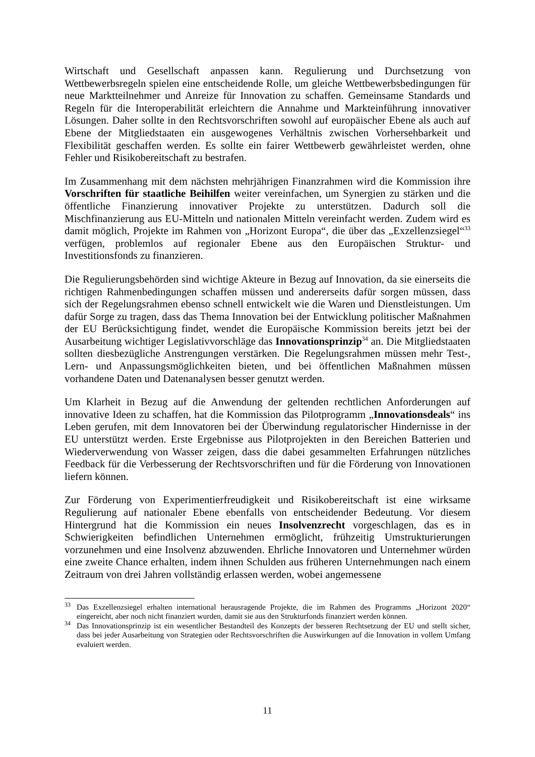Wirtschaft und Gesellschaft anpassen kann. Regulierung und Durchsetzung von Wettbewerbsregeln spielen eine entscheidende Rolle, um gleiche Wettbewerbsbedingungen für neue Marktteilnehmer und Anreize für Innovation zu schaffen. Gemeinsame Standards und Regeln für die Interoperabilität erleichtern die Annahme und Markteinführung innovativer Lösungen. Daher sollte in den Rechtsvorschriften sowohl auf europäischer Ebene als auch auf Ebene der Mitgliedstaaten ein ausgewogenes Verhältnis zwischen Vorhersehbarkeit und Flexibilität geschaffen werden. Es sollte ein fairer Wettbewerb gewährleistet werden, ohne Fehler und Risikobereitschaft zu bestrafen.
Im Zusammenhang mit dem nächsten mehrjährigen Finanzrahmen wird die Kommission ihre Vorschriften für staatliche Beihilfen weiter vereinfachen, um Synergien zu stärken und die öffentliche Finanzierung innovativer Projekte zu unterstützen. Dadurch soll die Mischfinanzierung aus EU-Mitteln und nationalen Mitteln vereinfacht werden. Zudem wird es damit möglich, Projekte im Rahmen von „Horizont Europa“, die über das „Exzellenzsiegel“<sup>33</sup> verfügen, problemlos auf regionaler Ebene aus den Europäischen Struktur- und Investitionsfonds zu finanzieren.
Die Regulierungsbehörden sind wichtige Akteure in Bezug auf Innovation, da sie einerseits die richtigen Rahmenbedingungen schaffen müssen und andererseits dafür sorgen müssen, dass sich der Regelungsrahmen ebenso schnell entwickelt wie die Waren und Dienstleistungen. Um dafür Sorge zu tragen, dass das Thema Innovation bei der Entwicklung politischer Maßnahmen der EU Berücksichtigung findet, wendet die Europäische Kommission bereits jetzt bei der Ausarbeitung wichtiger Legislativvorschläge das Innovationsprinzip<sup>34</sup> an. Die Mitgliedstaaten sollten diesbezügliche Anstrengungen verstärken. Die Regelungsrahmen müssen mehr Test-, Lern- und Anpassungsmöglichkeiten bieten, und bei öffentlichen Maßnahmen müssen vorhandene Daten und Datenanalysen besser genutzt werden.
Um Klarheit in Bezug auf die Anwendung der geltenden rechtlichen Anforderungen auf innovative Ideen zu schaffen, hat die Kommission das Pilotprogramm „Innovationsdeals“ ins Leben gerufen, mit dem Innovatoren bei der Überwindung regulatorischer Hindernisse in der EU unterstützt werden. Erste Ergebnisse aus Pilotprojekten in den Bereichen Batterien und Wiederverwendung von Wasser zeigen, dass die dabei gesammelten Erfahrungen nützliches Feedback für die Verbesserung der Rechtsvorschriften und für die Förderung von Innovationen liefern können.
Zur Förderung von Experimentierfreudigkeit und Risikobereitschaft ist eine wirksame Regulierung auf nationaler Ebene ebenfalls von entscheidender Bedeutung. Vor diesem Hintergrund hat die Kommission ein neues Insolvenzrecht vorgeschlagen, das es in Schwierigkeiten befindlichen Unternehmen ermöglicht, frühzeitig Umstrukturierungen vorzunehmen und eine Insolvenz abzuwenden. Ehrliche Innovatoren und Unternehmer würden eine zweite Chance erhalten, indem ihnen Schulden aus früheren Unternehmungen nach einem Zeitraum von drei Jahren vollständig erlassen werden, wobei angemessene
<sup>33</sup> Das Exzellenzsiegel erhalten international herausragende Projekte, die im Rahmen des Programms „Horizont 2020“ eingereicht, aber noch nicht finanziert wurden, damit sie aus den Strukturfonds finanziert werden können.
<sup>34</sup> Das Innovationsprinzip ist ein wesentlicher Bestandteil des Konzepts der besseren Rechtsetzung der EU und stellt sicher, dass bei jeder Ausarbeitung von Strategien oder Rechtsvorschriften die Auswirkungen auf die Innovation in vollem Umfang evaluiert werden.
11